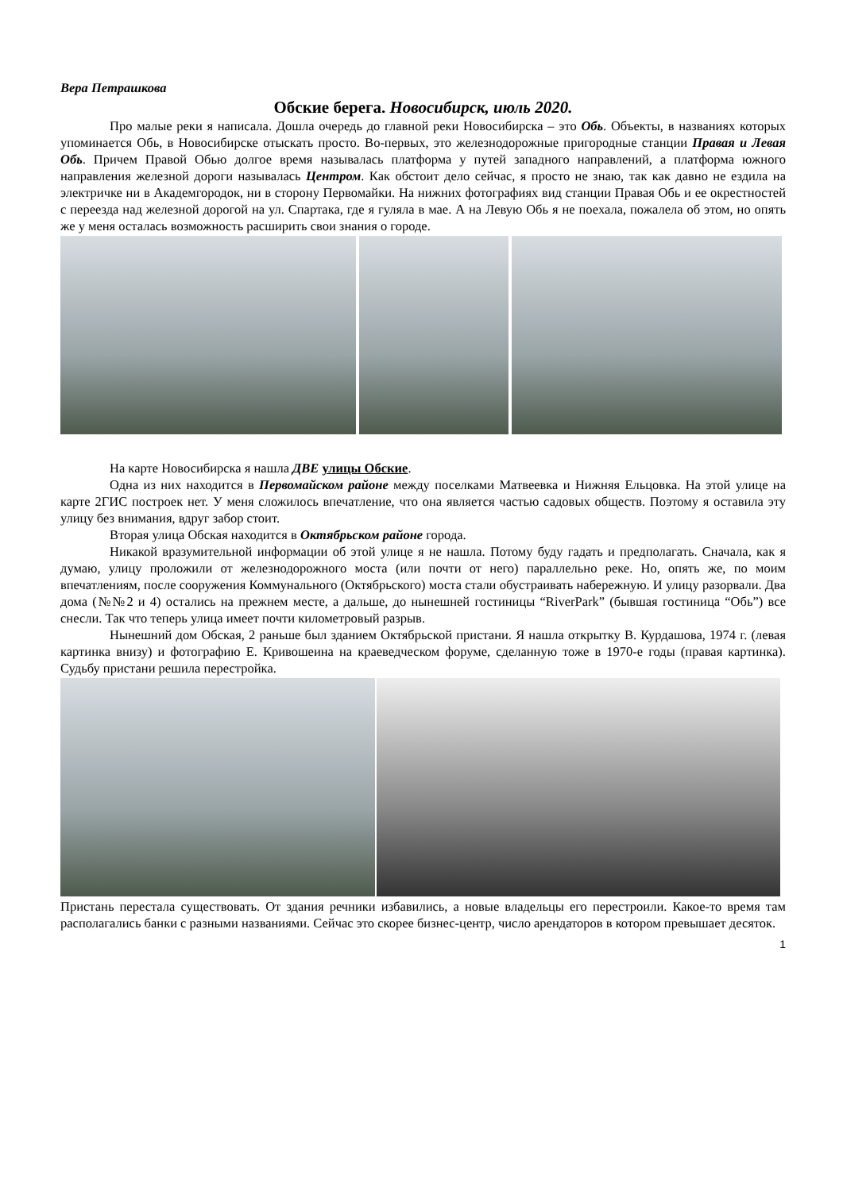Вера Петрашкова
Обские берега. Новосибирск, июль 2020.
Про малые реки я написала. Дошла очередь до главной реки Новосибирска – это Обь. Объекты, в названиях которых упоминается Обь, в Новосибирске отыскать просто. Во-первых, это железнодорожные пригородные станции Правая и Левая Обь. Причем Правой Обью долгое время называлась платформа у путей западного направлений, а платформа южного направления железной дороги называлась Центром. Как обстоит дело сейчас, я просто не знаю, так как давно не ездила на электричке ни в Академгородок, ни в сторону Первомайки. На нижних фотографиях вид станции Правая Обь и ее окрестностей с переезда над железной дорогой на ул. Спартака, где я гуляла в мае. А на Левую Обь я не поехала, пожалела об этом, но опять же у меня осталась возможность расширить свои знания о городе.
На карте Новосибирска я нашла ДВЕ улицы Обские.
Одна из них находится в Первомайском районе между поселками Матвеевка и Нижняя Ельцовка. На этой улице на карте 2ГИС построек нет. У меня сложилось впечатление, что она является частью садовых обществ. Поэтому я оставила эту улицу без внимания, вдруг забор стоит.
Вторая улица Обская находится в Октябрьском районе города.
Никакой вразумительной информации об этой улице я не нашла. Потому буду гадать и предполагать. Сначала, как я думаю, улицу проложили от железнодорожного моста (или почти от него) параллельно реке. Но, опять же, по моим впечатлениям, после сооружения Коммунального (Октябрьского) моста стали обустраивать набережную. И улицу разорвали. Два дома (№№2 и 4) остались на прежнем месте, а дальше, до нынешней гостиницы “RiverPark” (бывшая гостиница “Обь”) все снесли. Так что теперь улица имеет почти километровый разрыв.
Нынешний дом Обская, 2 раньше был зданием Октябрьской пристани. Я нашла открытку В. Курдашова, 1974 г. (левая картинка внизу) и фотографию Е. Кривошеина на краеведческом форуме, сделанную тоже в 1970-е годы (правая картинка). Судьбу пристани решила перестройка.
Пристань перестала существовать. От здания речники избавились, а новые владельцы его перестроили. Какое-то время там располагались банки с разными названиями. Сейчас это скорее бизнес-центр, число арендаторов в котором превышает десяток.
1